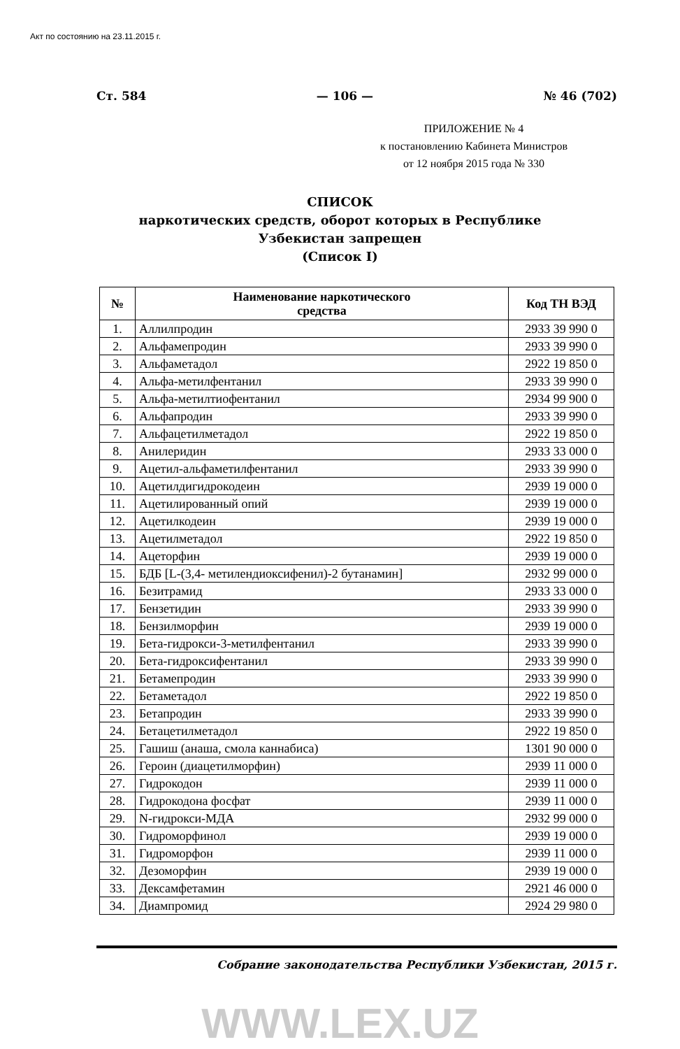Акт по состоянию на 23.11.2015 г.
Ст. 584 — 106 — № 46 (702)
ПРИЛОЖЕНИЕ № 4
к постановлению Кабинета Министров
от 12 ноября 2015 года № 330
СПИСОК
наркотических средств, оборот которых в Республике
Узбекистан запрещен
(Список I)
| № | Наименование наркотического средства | Код ТН ВЭД |
| --- | --- | --- |
| 1. | Аллилпродин | 2933 39 990 0 |
| 2. | Альфамепродин | 2933 39 990 0 |
| 3. | Альфаметадол | 2922 19 850 0 |
| 4. | Альфа-метилфентанил | 2933 39 990 0 |
| 5. | Альфа-метилтиофентанил | 2934 99 900 0 |
| 6. | Альфапродин | 2933 39 990 0 |
| 7. | Альфацетилметадол | 2922 19 850 0 |
| 8. | Анилеридин | 2933 33 000 0 |
| 9. | Ацетил-альфаметилфентанил | 2933 39 990 0 |
| 10. | Ацетилдигидрокодеин | 2939 19 000 0 |
| 11. | Ацетилированный опий | 2939 19 000 0 |
| 12. | Ацетилкодеин | 2939 19 000 0 |
| 13. | Ацетилметадол | 2922 19 850 0 |
| 14. | Ацеторфин | 2939 19 000 0 |
| 15. | БДБ [L-(3,4- метилендиоксифенил)-2 бутанамин] | 2932 99 000 0 |
| 16. | Безитрамид | 2933 33 000 0 |
| 17. | Бензетидин | 2933 39 990 0 |
| 18. | Бензилморфин | 2939 19 000 0 |
| 19. | Бета-гидрокси-3-метилфентанил | 2933 39 990 0 |
| 20. | Бета-гидроксифентанил | 2933 39 990 0 |
| 21. | Бетамепродин | 2933 39 990 0 |
| 22. | Бетаметадол | 2922 19 850 0 |
| 23. | Бетапродин | 2933 39 990 0 |
| 24. | Бетацетилметадол | 2922 19 850 0 |
| 25. | Гашиш (анаша, смола каннабиса) | 1301 90 000 0 |
| 26. | Героин (диацетилморфин) | 2939 11 000 0 |
| 27. | Гидрокодон | 2939 11 000 0 |
| 28. | Гидрокодона фосфат | 2939 11 000 0 |
| 29. | N-гидрокси-МДА | 2932 99 000 0 |
| 30. | Гидроморфинол | 2939 19 000 0 |
| 31. | Гидроморфон | 2939 11 000 0 |
| 32. | Дезоморфин | 2939 19 000 0 |
| 33. | Дексамфетамин | 2921 46 000 0 |
| 34. | Диампромид | 2924 29 980 0 |
Собрание законодательства Республики Узбекистан, 2015 г.
WWW.LEX.UZ